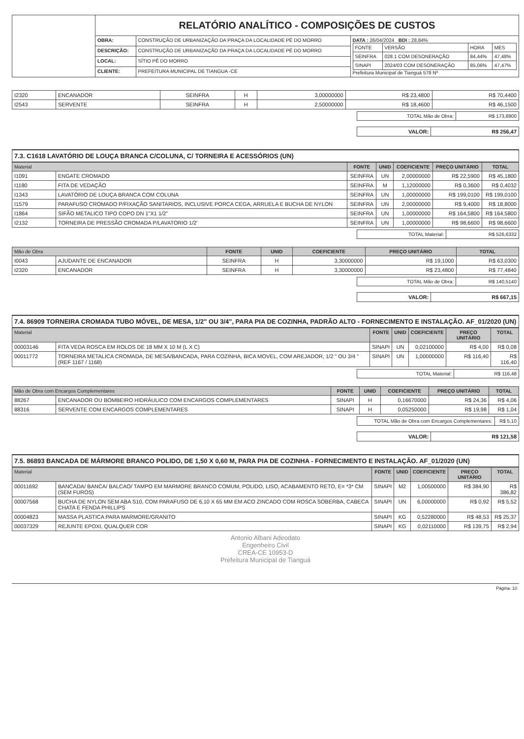| | RELATÓRIO ANALÍTICO - COMPOSIÇÕES DE CUSTOS | | |
| | OBRA: | CONSTRUÇÃO DE URBANIZAÇÃO DA PRAÇA DA LOCALIDADE PÉ DO MORRO | DATA : 26/04/2024 BDI : 28,84% / FONTE / VERSÃO / HORA / MES / / SEINFRA / 028.1 COM DESONERAÇÃO / 84,44% / 47,48% / / SINAPI / 2024/03 COM DESONERAÇÃO / 85,06% / 47,47% / Prefeitura Municipal de Tianguá 578 Nº |
| | DESCRIÇÃO: | CONSTRUÇÃO DE URBANIZAÇÃO DA PRAÇA DA LOCALIDADE PÉ DO MORRO | |
| | LOCAL: | SÍTIO PÉ DO MORRO | |
| | CLIENTE: | PREFEITURA MUNICIPAL DE TIANGUA -CE | |
| I2320 | ENCANADOR | SEINFRA | H | 3,00000000 | R$ 23,4800 | R$ 70,4400 |
| I2543 | SERVENTE | SEINFRA | H | 2,50000000 | R$ 18,4600 | R$ 46,1500 |
| TOTAL Mão de Obra: | R$ 173,8900 |
| VALOR: | R$ 256,47 |
7.3. C1618 LAVATÓRIO DE LOUÇA BRANCA C/COLUNA, C/ TORNEIRA E ACESSÓRIOS (UN)
| Material | | FONTE | UNID | COEFICIENTE | PREÇO UNITÁRIO | TOTAL |
| --- | --- | --- | --- | --- | --- | --- |
| I1091 | ENGATE CROMADO | SEINFRA | UN | 2,00000000 | R$ 22,5900 | R$ 45,1800 |
| I1180 | FITA DE VEDAÇÃO | SEINFRA | M | 1,12000000 | R$ 0,3600 | R$ 0,4032 |
| I1343 | LAVATÓRIO DE LOUÇA BRANCA COM COLUNA | SEINFRA | UN | 1,00000000 | R$ 199,0100 | R$ 199,0100 |
| I1579 | PARAFUSO CROMADO P/FIXAÇÃO SANITARIOS, INCLUSIVE PORCA CEGA, ARRUELA E BUCHA DE NYLON | SEINFRA | UN | 2,00000000 | R$ 9,4000 | R$ 18,8000 |
| I1864 | SIFÃO METALICO TIPO COPO DN 1"X1 1/2" | SEINFRA | UN | 1,00000000 | R$ 164,5800 | R$ 164,5800 |
| I2132 | TORNEIRA DE PRESSÃO CROMADA P/LAVATORIO 1/2' | SEINFRA | UN | 1,00000000 | R$ 98,6600 | R$ 98,6600 |
| TOTAL Material: | R$ 526,6332 |
| Mão de Obra | | FONTE | UNID | COEFICIENTE | PREÇO UNITÁRIO | TOTAL |
| --- | --- | --- | --- | --- | --- | --- |
| I0043 | AJUDANTE DE ENCANADOR | SEINFRA | H | 3,30000000 | R$ 19,1000 | R$ 63,0300 |
| I2320 | ENCANADOR | SEINFRA | H | 3,30000000 | R$ 23,4800 | R$ 77,4840 |
| TOTAL Mão de Obra: | R$ 140,5140 |
| VALOR: | R$ 667,15 |
7.4. 86909 TORNEIRA CROMADA TUBO MÓVEL, DE MESA, 1/2" OU 3/4", PARA PIA DE COZINHA, PADRÃO ALTO - FORNECIMENTO E INSTALAÇÃO. AF_01/2020 (UN)
| Material | | FONTE | UNID | COEFICIENTE | PREÇO UNITÁRIO | TOTAL |
| --- | --- | --- | --- | --- | --- | --- |
| 00003146 | FITA VEDA ROSCA EM ROLOS DE 18 MM X 10 M (L X C) | SINAPI | UN | 0,02100000 | R$ 4,00 | R$ 0,08 |
| 00011772 | TORNEIRA METALICA CROMADA, DE MESA/BANCADA, PARA COZINHA, BICA MOVEL, COM AREJADOR, 1/2 " OU 3/4 " (REF 1167 / 1168) | SINAPI | UN | 1,00000000 | R$ 116,40 | R$ 116,40 |
| TOTAL Material: | R$ 116,48 |
| Mão de Obra com Encargos Complementares | | FONTE | UNID | COEFICIENTE | PREÇO UNITÁRIO | TOTAL |
| --- | --- | --- | --- | --- | --- | --- |
| 88267 | ENCANADOR OU BOMBEIRO HIDRÁULICO COM ENCARGOS COMPLEMENTARES | SINAPI | H | 0,16670000 | R$ 24,36 | R$ 4,06 |
| 88316 | SERVENTE COM ENCARGOS COMPLEMENTARES | SINAPI | H | 0,05250000 | R$ 19,98 | R$ 1,04 |
| TOTAL Mão de Obra com Encargos Complementares: | R$ 5,10 |
| VALOR: | R$ 121,58 |
7.5. 86893 BANCADA DE MÁRMORE BRANCO POLIDO, DE 1,50 X 0,60 M, PARA PIA DE COZINHA - FORNECIMENTO E INSTALAÇÃO. AF_01/2020 (UN)
| Material | | FONTE | UNID | COEFICIENTE | PREÇO UNITÁRIO | TOTAL |
| --- | --- | --- | --- | --- | --- | --- |
| 00011692 | BANCADA/ BANCA/ BALCAO/ TAMPO EM MARMORE BRANCO COMUM, POLIDO, LISO, ACABAMENTO RETO, E= *3* CM (SEM FUROS) | SINAPI | M2 | 1,00500000 | R$ 384,90 | R$ 386,82 |
| 00007568 | BUCHA DE NYLON SEM ABA S10, COM PARAFUSO DE 6,10 X 65 MM EM ACO ZINCADO COM ROSCA SOBERBA, CABECA CHATA E FENDA PHILLIPS | SINAPI | UN | 6,00000000 | R$ 0,92 | R$ 5,52 |
| 00004823 | MASSA PLASTICA PARA MARMORE/GRANITO | SINAPI | KG | 0,52280000 | R$ 48,53 | R$ 25,37 |
| 00037329 | REJUNTE EPOXI, QUALQUER COR | SINAPI | KG | 0,02110000 | R$ 139,75 | R$ 2,94 |
Antonio Albani Adeodato
Engenheiro Civil
CREA-CE 10953-D
Prefeitura Municipal de Tianguá
Página: 10